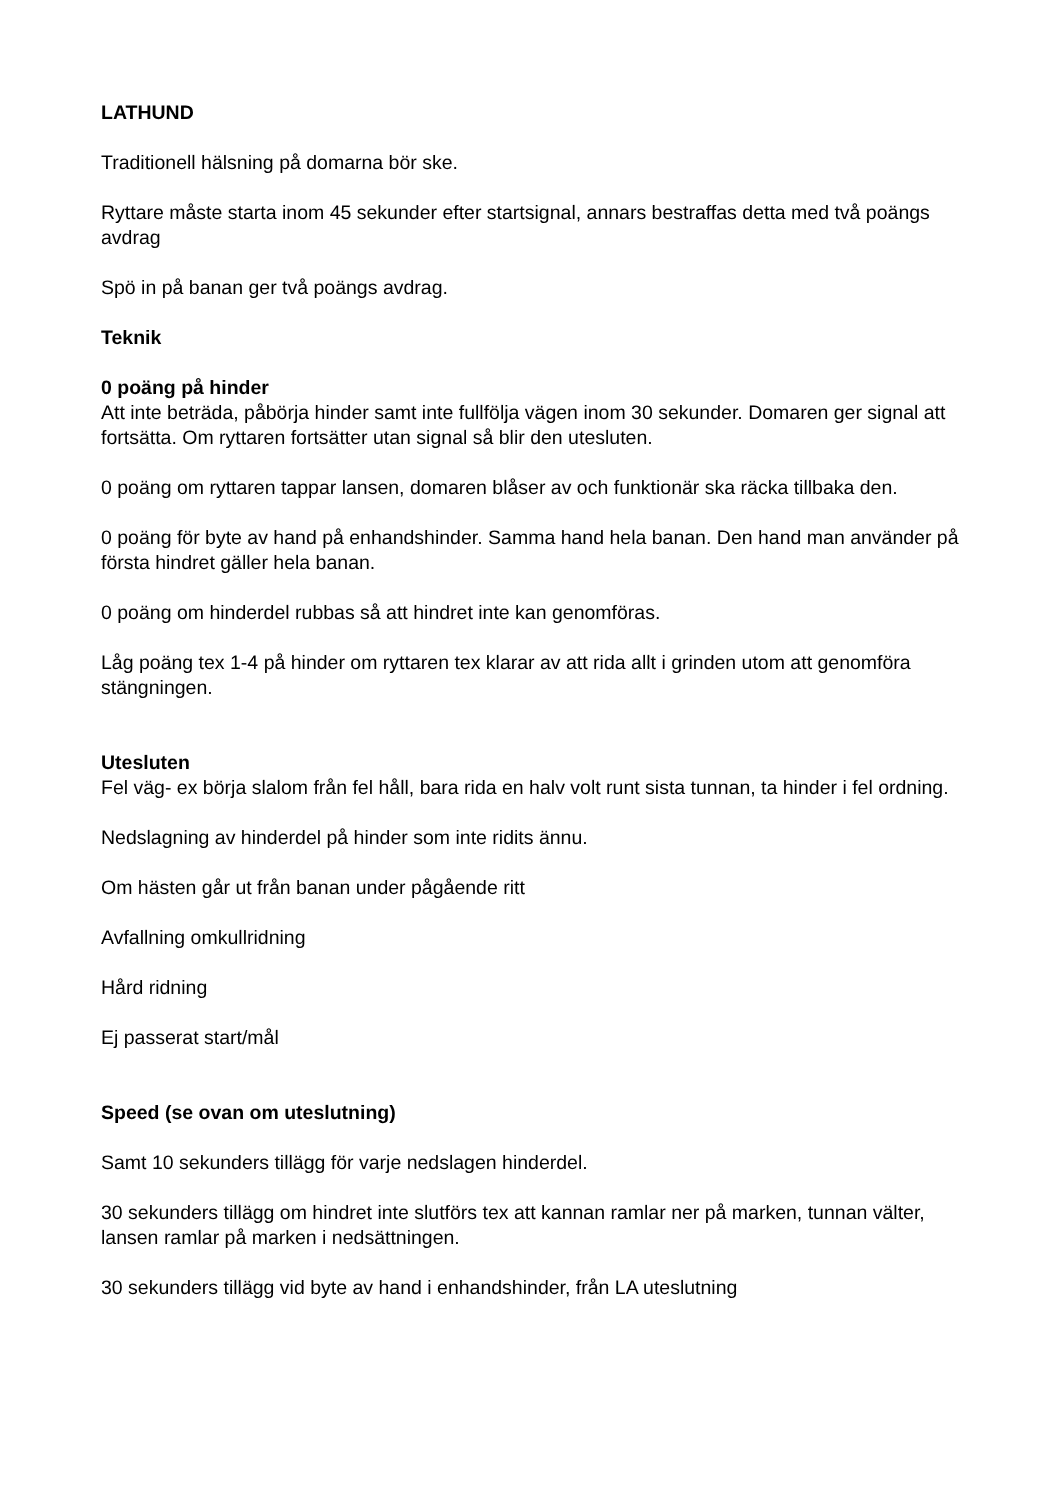LATHUND
Traditionell hälsning på domarna bör ske.
Ryttare måste starta inom 45 sekunder efter startsignal, annars bestraffas detta med två poängs avdrag
Spö in på banan ger två poängs avdrag.
Teknik
0 poäng på hinder
Att inte beträda, påbörja hinder samt inte fullfölja vägen inom 30 sekunder. Domaren ger signal att fortsätta. Om ryttaren fortsätter utan signal så blir den utesluten.
0 poäng om ryttaren tappar lansen, domaren blåser av och funktionär ska räcka tillbaka den.
0 poäng för byte av hand på enhandshinder. Samma hand hela banan. Den hand man använder på första hindret gäller hela banan.
0 poäng om hinderdel rubbas så att hindret inte kan genomföras.
Låg poäng tex 1-4 på hinder om ryttaren tex klarar av att rida allt i grinden utom att genomföra stängningen.
Utesluten
Fel väg- ex börja slalom från fel håll, bara rida en halv volt runt sista tunnan, ta hinder i fel ordning.
Nedslagning av hinderdel på hinder som inte ridits ännu.
Om hästen går ut från banan under pågående ritt
Avfallning omkullridning
Hård ridning
Ej passerat start/mål
Speed (se ovan om uteslutning)
Samt 10 sekunders tillägg för varje nedslagen hinderdel.
30 sekunders tillägg om hindret inte slutförs tex att kannan ramlar ner på marken, tunnan välter, lansen ramlar på marken i nedsättningen.
30 sekunders tillägg vid byte av hand i enhandshinder, från LA uteslutning